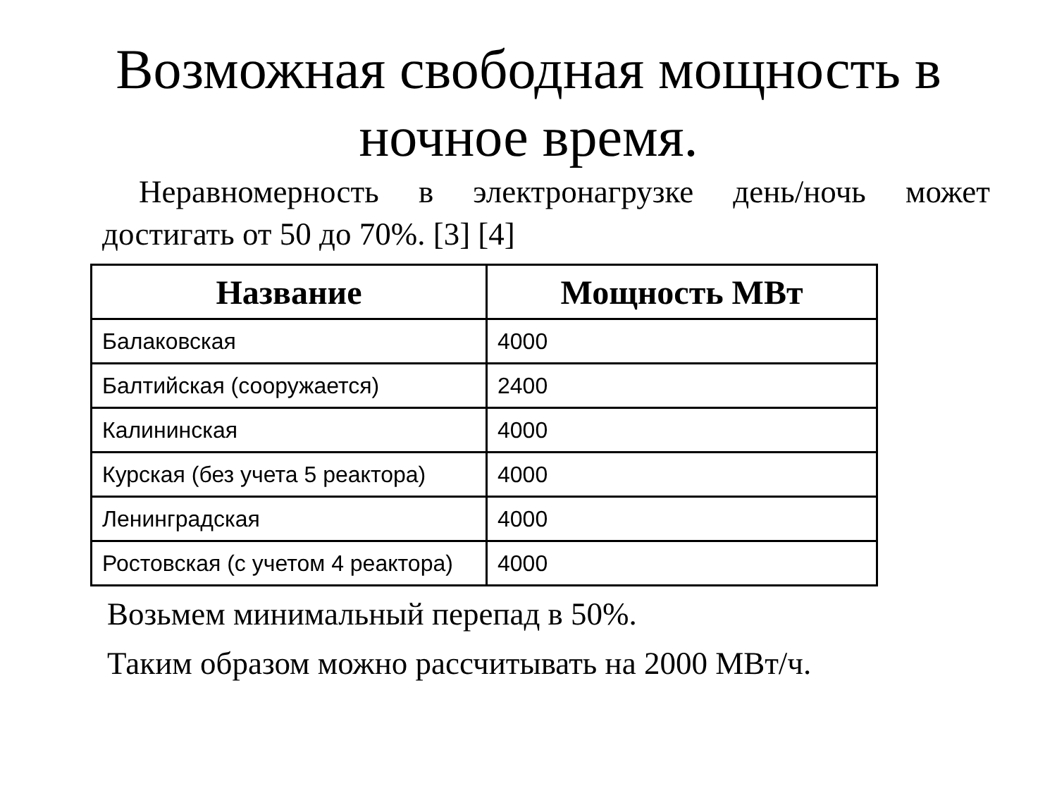Возможная свободная мощность в ночное время.
Неравномерность в электронагрузке день/ночь может достигать от 50 до 70%. [3] [4]
| Название | Мощность МВт |
| --- | --- |
| Балаковская | 4000 |
| Балтийская (сооружается) | 2400 |
| Калининская | 4000 |
| Курская (без учета 5 реактора) | 4000 |
| Ленинградская | 4000 |
| Ростовская (с учетом 4 реактора) | 4000 |
Возьмем минимальный перепад в 50%.
Таким образом можно рассчитывать на 2000 МВт/ч.